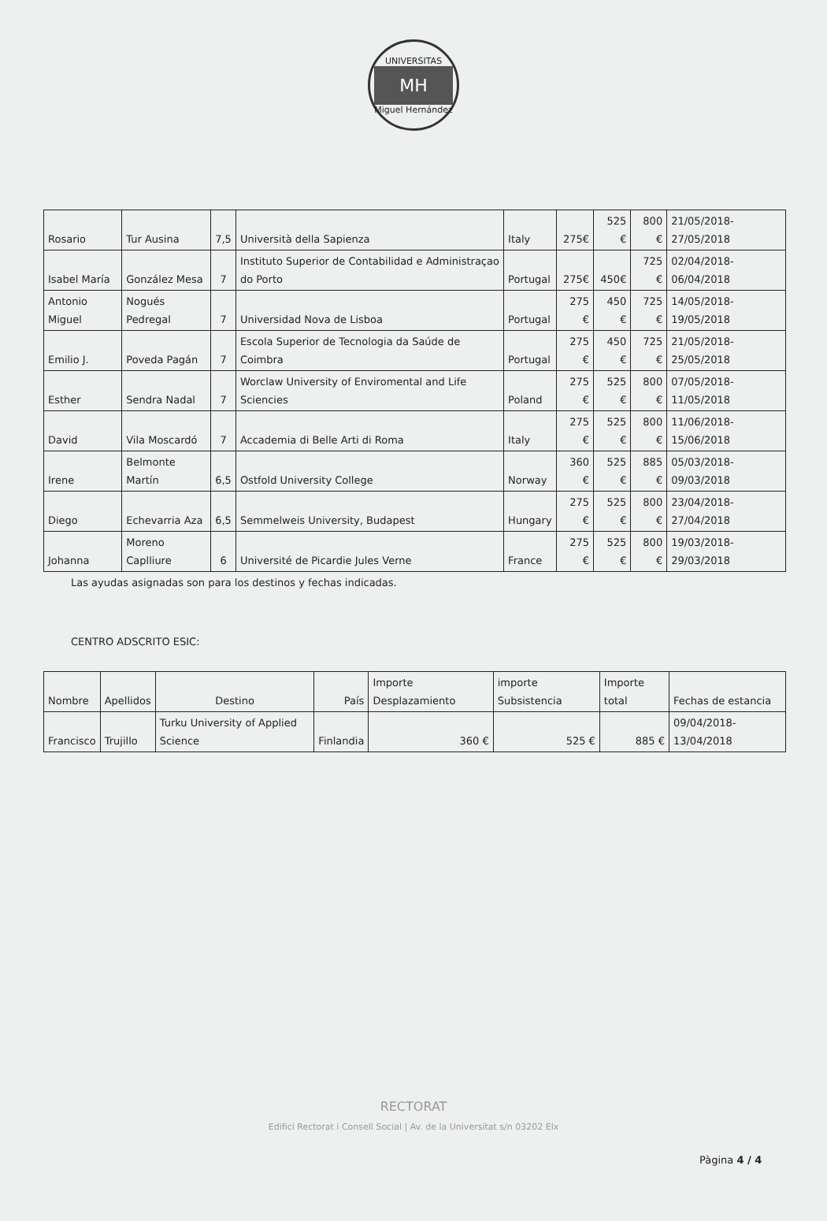UNIVERSITAS
MH
Miguel Hernández
| Rosario | Tur Ausina | 7,5 | Università della Sapienza | Italy | 275€ | 525 € | 800 € | 21/05/2018-27/05/2018 |
| Isabel María | González Mesa | 7 | Instituto Superior de Contabilidad e Administraçao do Porto | Portugal | 275€ | 450€ | 725 € | 02/04/2018-06/04/2018 |
| Antonio Miguel | Nogués Pedregal | 7 | Universidad Nova de Lisboa | Portugal | 275 € | 450 € | 725 € | 14/05/2018-19/05/2018 |
| Emilio J. | Poveda Pagán | 7 | Escola Superior de Tecnologia da Saúde de Coimbra | Portugal | 275 € | 450 € | 725 € | 21/05/2018-25/05/2018 |
| Esther | Sendra Nadal | 7 | Worclaw University of Enviromental and Life Sciencies | Poland | 275 € | 525 € | 800 € | 07/05/2018-11/05/2018 |
| David | Vila Moscardó | 7 | Accademia di Belle Arti di Roma | Italy | 275 € | 525 € | 800 € | 11/06/2018-15/06/2018 |
| Irene | Belmonte Martín | 6,5 | Ostfold University College | Norway | 360 € | 525 € | 885 € | 05/03/2018-09/03/2018 |
| Diego | Echevarria Aza | 6,5 | Semmelweis University, Budapest | Hungary | 275 € | 525 € | 800 € | 23/04/2018-27/04/2018 |
| Johanna | Moreno Caplliure | 6 | Université de Picardie Jules Verne | France | 275 € | 525 € | 800 € | 19/03/2018-29/03/2018 |
Las ayudas asignadas son para los destinos y fechas indicadas.
CENTRO ADSCRITO ESIC:
| Nombre | Apellidos | Destino | País | Importe Desplazamiento | importe Subsistencia | Importe total | Fechas de estancia |
| --- | --- | --- | --- | --- | --- | --- | --- |
| Francisco | Trujillo | Turku University of Applied Science | Finlandia | 360 € | 525 € | 885 € | 09/04/2018-13/04/2018 |
RECTORAT
Edifici Rectorat i Consell Social | Av. de la Universitat s/n 03202 Elx
Pàgina 4 / 4